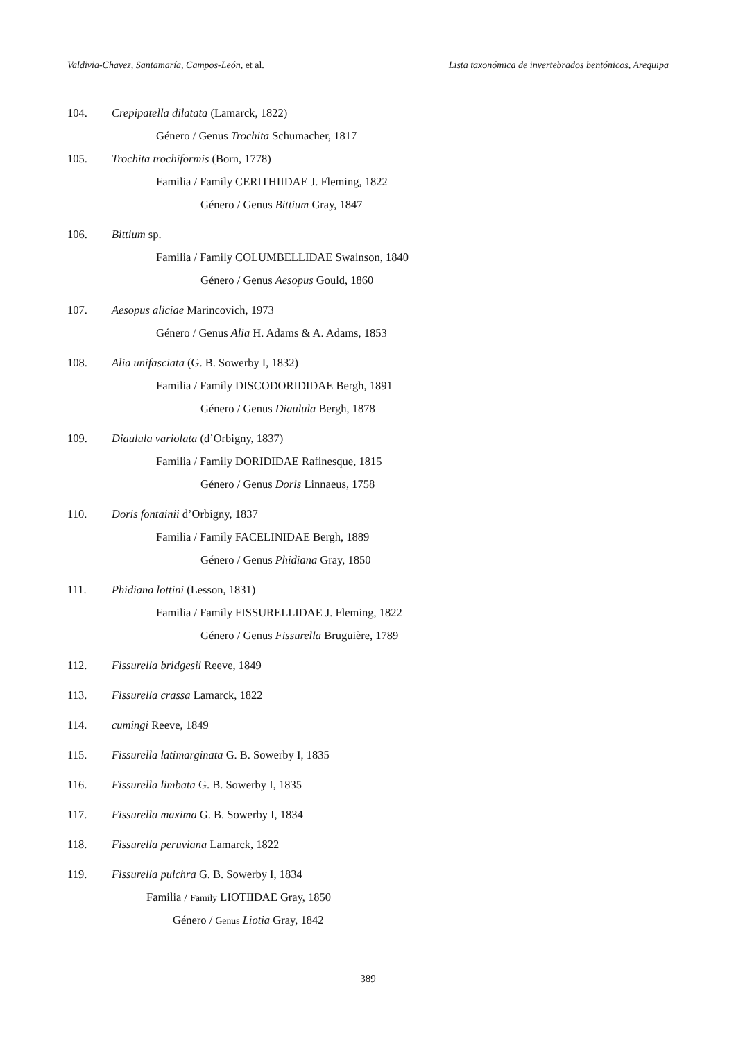Valdivia-Chavez, Santamaría, Campos-León, et al. Lista taxonómica de invertebrados bentónicos, Arequipa
104. Crepipatella dilatata (Lamarck, 1822)
Género / Genus Trochita Schumacher, 1817
105. Trochita trochiformis (Born, 1778)
Familia / Family CERITHIIDAE J. Fleming, 1822
Género / Genus Bittium Gray, 1847
106. Bittium sp.
Familia / Family COLUMBELLIDAE Swainson, 1840
Género / Genus Aesopus Gould, 1860
107. Aesopus aliciae Marincovich, 1973
Género / Genus Alia H. Adams & A. Adams, 1853
108. Alia unifasciata (G. B. Sowerby I, 1832)
Familia / Family DISCODORIDIDAE Bergh, 1891
Género / Genus Diaulula Bergh, 1878
109. Diaulula variolata (d’Orbigny, 1837)
Familia / Family DORIDIDAE Rafinesque, 1815
Género / Genus Doris Linnaeus, 1758
110. Doris fontainii d’Orbigny, 1837
Familia / Family FACELINIDAE Bergh, 1889
Género / Genus Phidiana Gray, 1850
111. Phidiana lottini (Lesson, 1831)
Familia / Family FISSURELLIDAE J. Fleming, 1822
Género / Genus Fissurella Bruguière, 1789
112. Fissurella bridgesii Reeve, 1849
113. Fissurella crassa Lamarck, 1822
114. cumingi Reeve, 1849
115. Fissurella latimarginata G. B. Sowerby I, 1835
116. Fissurella limbata G. B. Sowerby I, 1835
117. Fissurella maxima G. B. Sowerby I, 1834
118. Fissurella peruviana Lamarck, 1822
119. Fissurella pulchra G. B. Sowerby I, 1834
Familia / Family LIOTIIDAE Gray, 1850
Género / Genus Liotia Gray, 1842
389